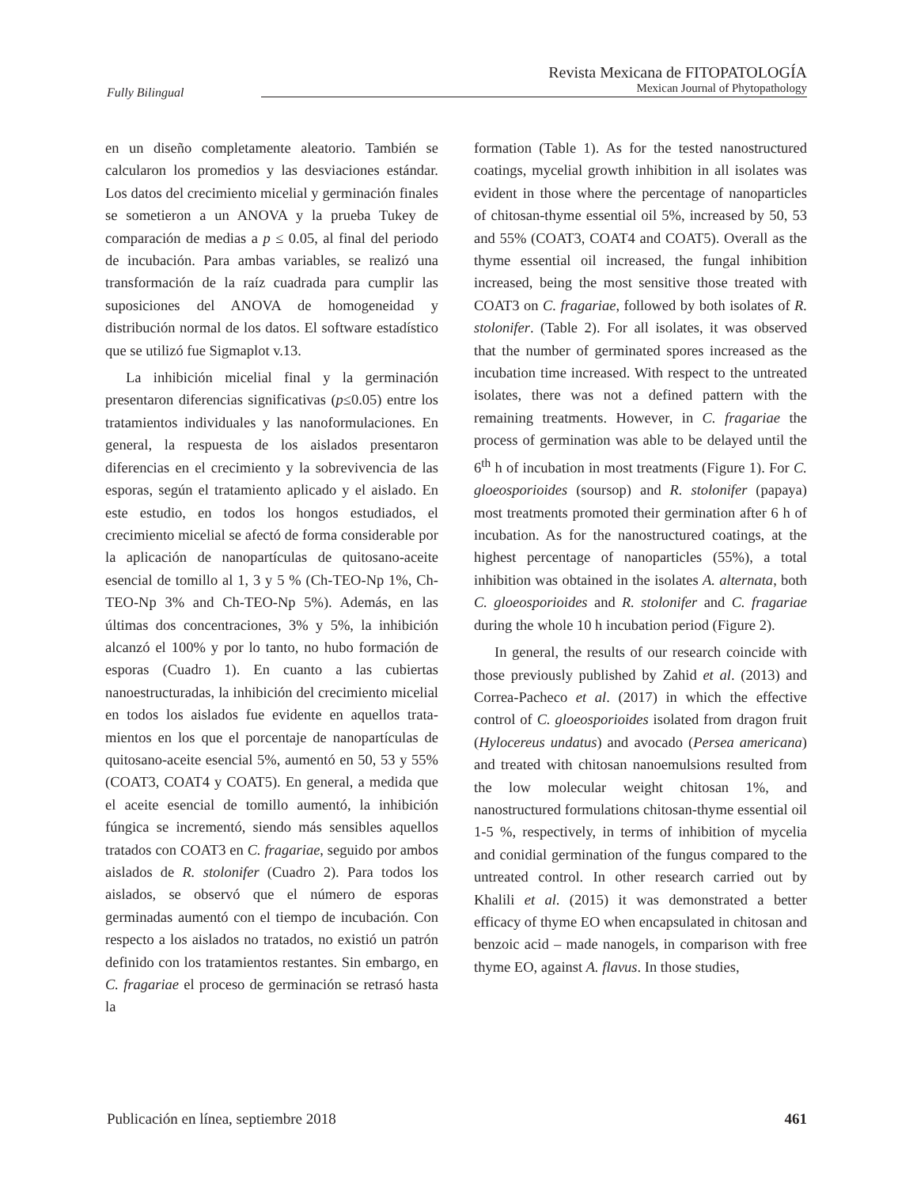Fully Bilingual
Revista Mexicana de FITOPATOLOGÍA
Mexican Journal of Phytopathology
en un diseño completamente aleatorio. También se calcularon los promedios y las desviaciones están­dar. Los datos del crecimiento micelial y germina­ción finales se sometieron a un ANOVA y la prueba Tukey de comparación de medias a p ≤ 0.05, al final del periodo de incubación. Para ambas variables, se realizó una transformación de la raíz cuadrada para cumplir las suposiciones del ANOVA de homoge­neidad y distribución normal de los datos. El soft­ware estadístico que se utilizó fue Sigmaplot v.13.
La inhibición micelial final y la germinación presentaron diferencias significativas (p≤0.05) entre los tratamientos individuales y las nanofor­mulaciones. En general, la respuesta de los aisla­dos presentaron diferencias en el crecimiento y la sobrevivencia de las esporas, según el tratamiento aplicado y el aislado. En este estudio, en todos los hongos estudiados, el crecimiento micelial se afec­tó de forma considerable por la aplicación de nano­partículas de quitosano-aceite esencial de tomillo al 1, 3 y 5 % (Ch-TEO-Np 1%, Ch-TEO-Np 3% and Ch-TEO-Np 5%). Además, en las últimas dos concentraciones, 3% y 5%, la inhibición alcanzó el 100% y por lo tanto, no hubo formación de esporas (Cuadro 1). En cuanto a las cubiertas nanoestruc­turadas, la inhibición del crecimiento micelial en todos los aislados fue evidente en aquellos trata­mientos en los que el porcentaje de nanopartículas de quitosano-aceite esencial 5%, aumentó en 50, 53 y 55% (COAT3, COAT4 y COAT5). En general, a medida que el aceite esencial de tomillo aumentó, la inhibición fúngica se incrementó, siendo más sensibles aquellos tratados con COAT3 en C. fra­gariae, seguido por ambos aislados de R. stolonifer (Cuadro 2). Para todos los aislados, se observó que el número de esporas germinadas aumentó con el tiempo de incubación. Con respecto a los aislados no tratados, no existió un patrón definido con los tratamientos restantes. Sin embargo, en C. fraga­riae el proceso de germinación se retrasó hasta la
formation (Table 1). As for the tested nanostructu­red coatings, mycelial growth inhibition in all iso­lates was evident in those where the percentage of nanoparticles of chitosan-thyme essential oil 5%, increased by 50, 53 and 55% (COAT3, COAT4 and COAT5). Overall as the thyme essential oil increa­sed, the fungal inhibition increased, being the most sensitive those treated with COAT3 on C. fragariae, followed by both isolates of R. stolonifer. (Table 2). For all isolates, it was observed that the number of germinated spores increased as the incubation time increased. With respect to the untreated isolates, there was not a defined pattern with the remaining treatments. However, in C. fragariae the process of germination was able to be delayed until the 6<sup>th</sup> h of incubation in most treatments (Figure 1). For C. gloeosporioides (soursop) and R. stolonifer (pa­paya) most treatments promoted their germination after 6 h of incubation. As for the nanostructured coatings, at the highest percentage of nanoparticles (55%), a total inhibition was obtained in the iso­lates A. alternata, both C. gloeosporioides and R. stolonifer and C. fragariae during the whole 10 h incubation period (Figure 2).
In general, the results of our research coincide with those previously published by Zahid et al. (2013) and Correa-Pacheco et al. (2017) in which the effective control of C. gloeosporioides isolated from dragon fruit (Hylocereus undatus) and avoca­do (Persea americana) and treated with chitosan nanoemulsions resulted from the low molecular weight chitosan 1%, and nanostructured formula­tions chitosan-thyme essential oil 1-5 %, respecti­vely, in terms of inhibition of mycelia and conidial germination of the fungus compared to the untrea­ted control. In other research carried out by Khalili et al. (2015) it was demonstrated a better efficacy of thyme EO when encapsulated in chitosan and benzoic acid – made nanogels, in comparison with free thyme EO, against A. flavus. In those studies,
Publicación en línea, septiembre 2018 461